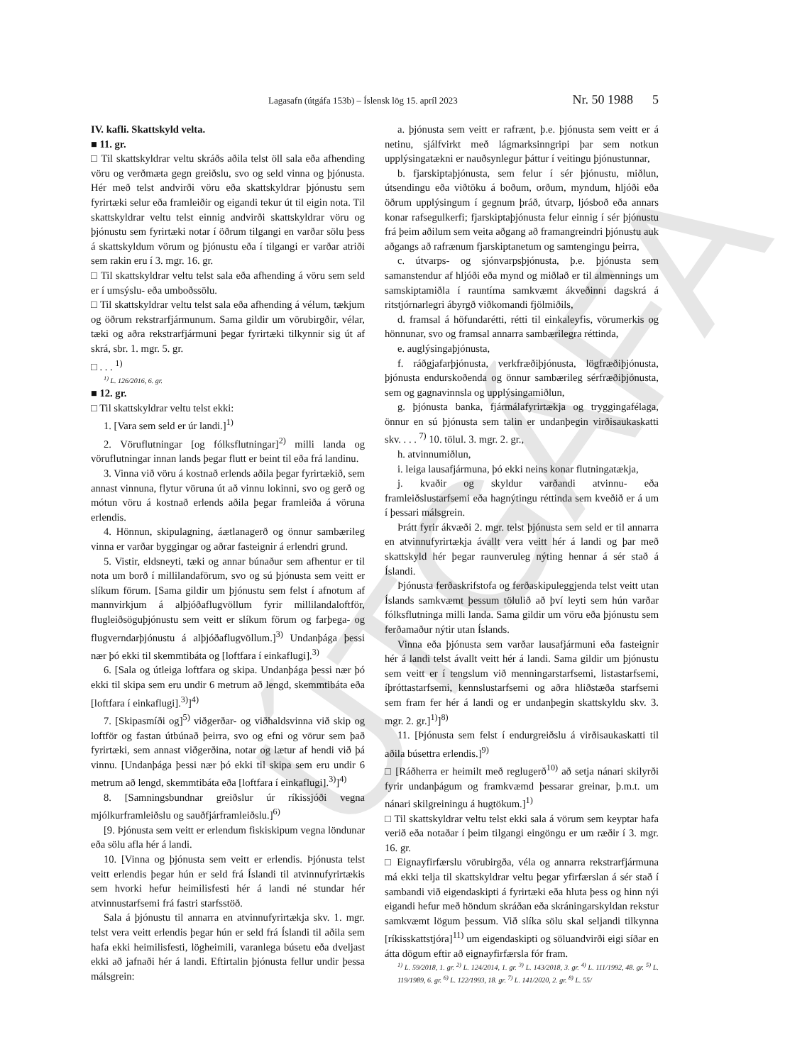ÚTGÁFA
Lagasafn (útgáfa 153b) – Íslensk lög 15. apríl 2023 Nr. 50 1988 5
IV. kafli. Skattskyld velta.
■ 11. gr.
□ Til skattskyldrar veltu skráðs aðila telst öll sala eða afhending vöru og verðmæta gegn greiðslu, svo og seld vinna og þjónusta. Hér með telst andvirði vöru eða skattskyldrar þjónustu sem fyrirtæki selur eða framleiðir og eigandi tekur út til eigin nota. Til skattskyldrar veltu telst einnig andvirði skattskyldrar vöru og þjónustu sem fyrirtæki notar í öðrum tilgangi en varðar sölu þess á skattskyldum vörum og þjónustu eða í tilgangi er varðar atriði sem rakin eru í 3. mgr. 16. gr.
□ Til skattskyldrar veltu telst sala eða afhending á vöru sem seld er í umsýslu- eða umboðssölu.
□ Til skattskyldrar veltu telst sala eða afhending á vélum, tækjum og öðrum rekstrarfjármunum. Sama gildir um vörubirgðir, vélar, tæki og aðra rekstrarfjármuni þegar fyrirtæki tilkynnir sig út af skrá, sbr. 1. mgr. 5. gr.
□ . . . <sup>1)</sup>
<sup>1)</sup> L. 126/2016, 6. gr.
■ 12. gr.
□ Til skattskyldrar veltu telst ekki:
1. [Vara sem seld er úr landi.]<sup>1)</sup>
2. Vöruflutningar [og fólksflutningar]<sup>2)</sup> milli landa og vöruflutningar innan lands þegar flutt er beint til eða frá landinu.
3. Vinna við vöru á kostnað erlends aðila þegar fyrirtækið, sem annast vinnuna, flytur vöruna út að vinnu lokinni, svo og gerð og mótun vöru á kostnað erlends aðila þegar framleiða á vöruna erlendis.
4. Hönnun, skipulagning, áætlanagerð og önnur sambærileg vinna er varðar byggingar og aðrar fasteignir á erlendri grund.
5. Vistir, eldsneyti, tæki og annar búnaður sem afhentur er til nota um borð í millilandaförum, svo og sú þjónusta sem veitt er slíkum förum. [Sama gildir um þjónustu sem felst í afnotum af mannvirkjum á alþjóðaflugvöllum fyrir millilandaloftför, flugleiðsöguþjónustu sem veitt er slíkum förum og farþega- og flugverndarþjónustu á alþjóðaflugvöllum.]<sup>3)</sup> Undanþága þessi nær þó ekki til skemmtibáta og [loftfara í einkaflugi].<sup>3)</sup>
6. [Sala og útleiga loftfara og skipa. Undanþága þessi nær þó ekki til skipa sem eru undir 6 metrum að lengd, skemmtibáta eða [loftfara í einkaflugi].<sup>3)</sup>]<sup>4)</sup>
7. [Skipasmíði og]<sup>5)</sup> viðgerðar- og viðhaldsvinna við skip og loftför og fastan útbúnað þeirra, svo og efni og vörur sem það fyrirtæki, sem annast viðgerðina, notar og lætur af hendi við þá vinnu. [Undanþága þessi nær þó ekki til skipa sem eru undir 6 metrum að lengd, skemmtibáta eða [loftfara í einkaflugi].<sup>3)</sup>]<sup>4)</sup>
8. [Samningsbundnar greiðslur úr ríkissjóði vegna mjólkurframleiðslu og sauðfjárframleiðslu.]<sup>6)</sup>
[9. Þjónusta sem veitt er erlendum fiskiskipum vegna löndunar eða sölu afla hér á landi.
10. [Vinna og þjónusta sem veitt er erlendis. Þjónusta telst veitt erlendis þegar hún er seld frá Íslandi til atvinnufyrirtækis sem hvorki hefur heimilisfesti hér á landi né stundar hér atvinnustarfsemi frá fastri starfsstöð.
Sala á þjónustu til annarra en atvinnufyrirtækja skv. 1. mgr. telst vera veitt erlendis þegar hún er seld frá Íslandi til aðila sem hafa ekki heimilisfesti, lögheimili, varanlega búsetu eða dveljast ekki að jafnaði hér á landi. Eftirtalin þjónusta fellur undir þessa málsgrein:
a. þjónusta sem veitt er rafrænt, þ.e. þjónusta sem veitt er á netinu, sjálfvirkt með lágmarksinngripi þar sem notkun upplýsingatækni er nauðsynlegur þáttur í veitingu þjónustunnar,
b. fjarskiptaþjónusta, sem felur í sér þjónustu, miðlun, útsendingu eða viðtöku á boðum, orðum, myndum, hljóði eða öðrum upplýsingum í gegnum þráð, útvarp, ljósboð eða annars konar rafsegulkerfi; fjarskiptaþjónusta felur einnig í sér þjónustu frá þeim aðilum sem veita aðgang að framangreindri þjónustu auk aðgangs að rafrænum fjarskiptanetum og samtengingu þeirra,
c. útvarps- og sjónvarpsþjónusta, þ.e. þjónusta sem samanstendur af hljóði eða mynd og miðlað er til almennings um samskiptamiðla í rauntíma samkvæmt ákveðinni dagskrá á ritstjórnarlegri ábyrgð viðkomandi fjölmiðils,
d. framsal á höfundarétti, rétti til einkaleyfis, vörumerkis og hönnunar, svo og framsal annarra sambærilegra réttinda,
e. auglýsingaþjónusta,
f. ráðgjafarþjónusta, verkfræðiþjónusta, lögfræðiþjónusta, þjónusta endurskoðenda og önnur sambærileg sérfræðiþjónusta, sem og gagnavinnsla og upplýsingamiðlun,
g. þjónusta banka, fjármálafyrirtækja og tryggingafélaga, önnur en sú þjónusta sem talin er undanþegin virðisaukaskatti skv. . . . <sup>7)</sup> 10. tölul. 3. mgr. 2. gr.,
h. atvinnumiðlun,
i. leiga lausafjármuna, þó ekki neins konar flutningatækja,
j. kvaðir og skyldur varðandi atvinnu- eða framleiðslustarfsemi eða hagnýtingu réttinda sem kveðið er á um í þessari málsgrein.
Þrátt fyrir ákvæði 2. mgr. telst þjónusta sem seld er til annarra en atvinnufyrirtækja ávallt vera veitt hér á landi og þar með skattskyld hér þegar raunveruleg nýting hennar á sér stað á Íslandi.
Þjónusta ferðaskrifstofa og ferðaskipuleggjenda telst veitt utan Íslands samkvæmt þessum tölulið að því leyti sem hún varðar fólksflutninga milli landa. Sama gildir um vöru eða þjónustu sem ferðamaður nýtir utan Íslands.
Vinna eða þjónusta sem varðar lausafjármuni eða fasteignir hér á landi telst ávallt veitt hér á landi. Sama gildir um þjónustu sem veitt er í tengslum við menningarstarfsemi, listastarfsemi, íþróttastarfsemi, kennslustarfsemi og aðra hliðstæða starfsemi sem fram fer hér á landi og er undanþegin skattskyldu skv. 3. mgr. 2. gr.]<sup>1)</sup>]<sup>8)</sup>
11. [Þjónusta sem felst í endurgreiðslu á virðisaukaskatti til aðila búsettra erlendis.]<sup>9)</sup>
□ [Ráðherra er heimilt með reglugerð<sup>10)</sup> að setja nánari skilyrði fyrir undanþágum og framkvæmd þessarar greinar, þ.m.t. um nánari skilgreiningu á hugtökum.]<sup>1)</sup>
□ Til skattskyldrar veltu telst ekki sala á vörum sem keyptar hafa verið eða notaðar í þeim tilgangi eingöngu er um ræðir í 3. mgr. 16. gr.
□ Eignayfirfærslu vörubirgða, véla og annarra rekstrarfjármuna má ekki telja til skattskyldrar veltu þegar yfirfærslan á sér stað í sambandi við eigendaskipti á fyrirtæki eða hluta þess og hinn nýi eigandi hefur með höndum skráðan eða skráningarskyldan rekstur samkvæmt lögum þessum. Við slíka sölu skal seljandi tilkynna [ríkisskattstjóra]<sup>11)</sup> um eigendaskipti og söluandvirði eigi síðar en átta dögum eftir að eignayfirfærsla fór fram.
<sup>1)</sup> L. 59/2018, 1. gr. <sup>2)</sup> L. 124/2014, 1. gr. <sup>3)</sup> L. 143/2018, 3. gr. <sup>4)</sup> L. 111/1992, 48. gr. <sup>5)</sup> L. 119/1989, 6. gr. <sup>6)</sup> L. 122/1993, 18. gr. <sup>7)</sup> L. 141/2020, 2. gr. <sup>8)</sup> L. 55/